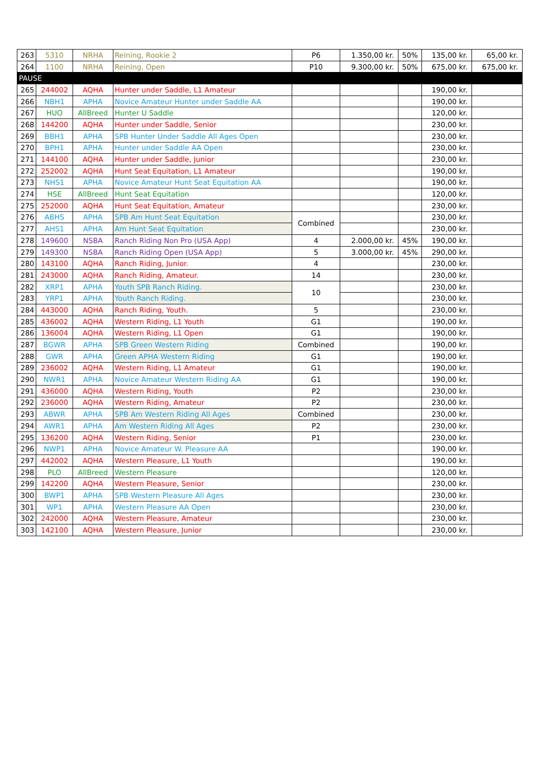| 263 | 5310 | NRHA | Reining, Rookie 2 | P6 | 1.350,00 kr. | 50% | 135,00 kr. | 65,00 kr. |
| 264 | 1100 | NRHA | Reining, Open | P10 | 9.300,00 kr. | 50% | 675,00 kr. | 675,00 kr. |
| PAUSE | | | | | | | | |
| 265 | 244002 | AQHA | Hunter under Saddle, L1 Amateur | | | | 190,00 kr. | |
| 266 | NBH1 | APHA | Novice Amateur Hunter under Saddle AA | | | | 190,00 kr. | |
| 267 | HUO | AllBreed | Hunter U Saddle | | | | 120,00 kr. | |
| 268 | 144200 | AQHA | Hunter under Saddle, Senior | | | | 230,00 kr. | |
| 269 | BBH1 | APHA | SPB Hunter Under Saddle All Ages Open | | | | 230,00 kr. | |
| 270 | BPH1 | APHA | Hunter under Saddle AA Open | | | | 230,00 kr. | |
| 271 | 144100 | AQHA | Hunter under Saddle, Junior | | | | 230,00 kr. | |
| 272 | 252002 | AQHA | Hunt Seat Equitation, L1 Amateur | | | | 190,00 kr. | |
| 273 | NHS1 | APHA | Novice Amateur Hunt Seat Equitation AA | | | | 190,00 kr. | |
| 274 | HSE | AllBreed | Hunt Seat Equitation | | | | 120,00 kr. | |
| 275 | 252000 | AQHA | Hunt Seat Equitation, Amateur | | | | 230,00 kr. | |
| 276 | ABHS | APHA | SPB Am Hunt Seat Equitation | Combined | | | 230,00 kr. | |
| 277 | AHS1 | APHA | Am Hunt Seat Equitation | | | | 230,00 kr. | |
| 278 | 149600 | NSBA | Ranch Riding Non Pro (USA App) | 4 | 2.000,00 kr. | 45% | 190,00 kr. | |
| 279 | 149300 | NSBA | Ranch Riding Open (USA App) | 5 | 3.000,00 kr. | 45% | 290,00 kr. | |
| 280 | 143100 | AQHA | Ranch Riding, Junior. | 4 | | | 230,00 kr. | |
| 281 | 243000 | AQHA | Ranch Riding, Amateur. | 14 | | | 230,00 kr. | |
| 282 | XRP1 | APHA | Youth SPB Ranch Riding. | 10 | | | 230,00 kr. | |
| 283 | YRP1 | APHA | Youth Ranch Riding. | | | | 230,00 kr. | |
| 284 | 443000 | AQHA | Ranch Riding, Youth. | 5 | | | 230,00 kr. | |
| 285 | 436002 | AQHA | Western Riding, L1 Youth | G1 | | | 190,00 kr. | |
| 286 | 136004 | AQHA | Western Riding, L1 Open | G1 | | | 190,00 kr. | |
| 287 | BGWR | APHA | SPB Green Western Riding | Combined | | | 190,00 kr. | |
| 288 | GWR | APHA | Green APHA Western Riding | G1 | | | 190,00 kr. | |
| 289 | 236002 | AQHA | Western Riding, L1 Amateur | G1 | | | 190,00 kr. | |
| 290 | NWR1 | APHA | Novice Amateur Western Riding AA | G1 | | | 190,00 kr. | |
| 291 | 436000 | AQHA | Western Riding, Youth | P2 | | | 230,00 kr. | |
| 292 | 236000 | AQHA | Western Riding, Amateur | P2 | | | 230,00 kr. | |
| 293 | ABWR | APHA | SPB Am Western Riding All Ages | Combined | | | 230,00 kr. | |
| 294 | AWR1 | APHA | Am Western Riding All Ages | P2 | | | 230,00 kr. | |
| 295 | 136200 | AQHA | Western Riding, Senior | P1 | | | 230,00 kr. | |
| 296 | NWP1 | APHA | Novice Amateur W. Pleasure AA | | | | 190,00 kr. | |
| 297 | 442002 | AQHA | Western Pleasure, L1 Youth | | | | 190,00 kr. | |
| 298 | PLO | AllBreed | Western Pleasure | | | | 120,00 kr. | |
| 299 | 142200 | AQHA | Western Pleasure, Senior | | | | 230,00 kr. | |
| 300 | BWP1 | APHA | SPB Western Pleasure All Ages | | | | 230,00 kr. | |
| 301 | WP1 | APHA | Western Pleasure AA Open | | | | 230,00 kr. | |
| 302 | 242000 | AQHA | Western Pleasure, Amateur | | | | 230,00 kr. | |
| 303 | 142100 | AQHA | Western Pleasure, Junior | | | | 230,00 kr. | |